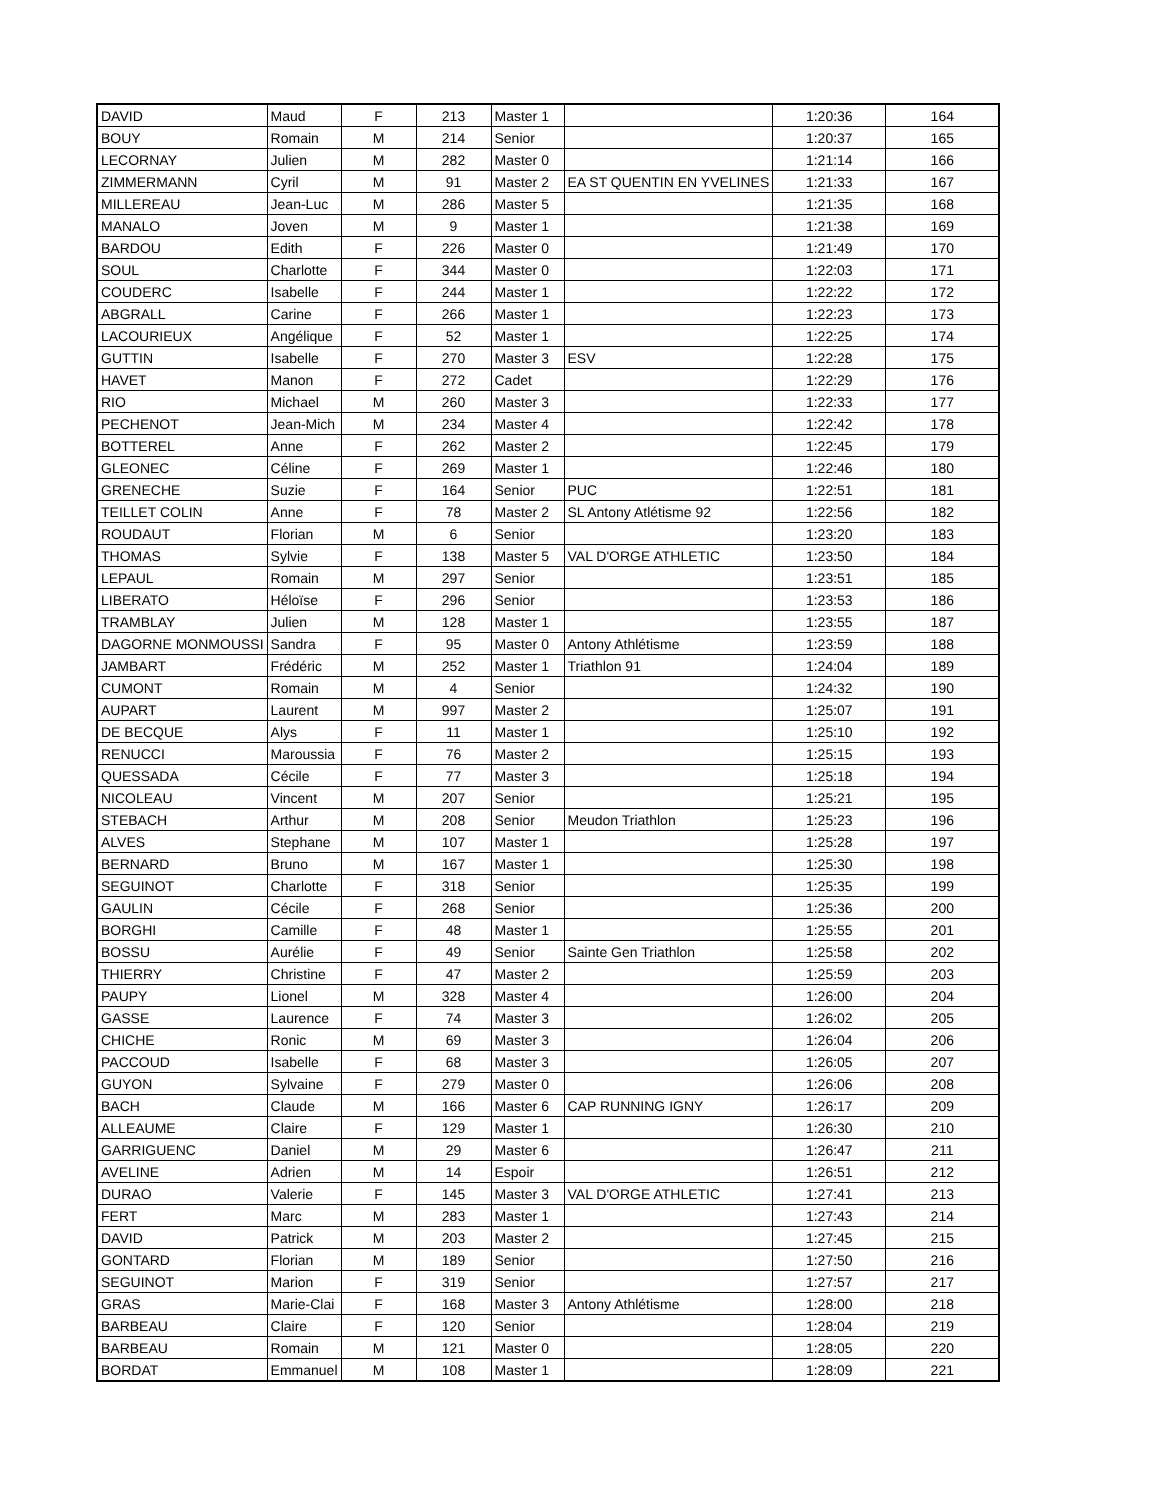| DAVID | Maud | F | 213 | Master 1 | | 1:20:36 | 164 |
| BOUY | Romain | M | 214 | Senior | | 1:20:37 | 165 |
| LECORNAY | Julien | M | 282 | Master 0 | | 1:21:14 | 166 |
| ZIMMERMANN | Cyril | M | 91 | Master 2 | EA ST QUENTIN EN YVELINES | 1:21:33 | 167 |
| MILLEREAU | Jean-Luc | M | 286 | Master 5 | | 1:21:35 | 168 |
| MANALO | Joven | M | 9 | Master 1 | | 1:21:38 | 169 |
| BARDOU | Edith | F | 226 | Master 0 | | 1:21:49 | 170 |
| SOUL | Charlotte | F | 344 | Master 0 | | 1:22:03 | 171 |
| COUDERC | Isabelle | F | 244 | Master 1 | | 1:22:22 | 172 |
| ABGRALL | Carine | F | 266 | Master 1 | | 1:22:23 | 173 |
| LACOURIEUX | Angélique | F | 52 | Master 1 | | 1:22:25 | 174 |
| GUTTIN | Isabelle | F | 270 | Master 3 | ESV | 1:22:28 | 175 |
| HAVET | Manon | F | 272 | Cadet | | 1:22:29 | 176 |
| RIO | Michael | M | 260 | Master 3 | | 1:22:33 | 177 |
| PECHENOT | Jean-Mich | M | 234 | Master 4 | | 1:22:42 | 178 |
| BOTTEREL | Anne | F | 262 | Master 2 | | 1:22:45 | 179 |
| GLEONEC | Céline | F | 269 | Master 1 | | 1:22:46 | 180 |
| GRENECHE | Suzie | F | 164 | Senior | PUC | 1:22:51 | 181 |
| TEILLET COLIN | Anne | F | 78 | Master 2 | SL Antony Atlétisme 92 | 1:22:56 | 182 |
| ROUDAUT | Florian | M | 6 | Senior | | 1:23:20 | 183 |
| THOMAS | Sylvie | F | 138 | Master 5 | VAL D'ORGE ATHLETIC | 1:23:50 | 184 |
| LEPAUL | Romain | M | 297 | Senior | | 1:23:51 | 185 |
| LIBERATO | Héloïse | F | 296 | Senior | | 1:23:53 | 186 |
| TRAMBLAY | Julien | M | 128 | Master 1 | | 1:23:55 | 187 |
| DAGORNE MONMOUSSI | Sandra | F | 95 | Master 0 | Antony Athlétisme | 1:23:59 | 188 |
| JAMBART | Frédéric | M | 252 | Master 1 | Triathlon 91 | 1:24:04 | 189 |
| CUMONT | Romain | M | 4 | Senior | | 1:24:32 | 190 |
| AUPART | Laurent | M | 997 | Master 2 | | 1:25:07 | 191 |
| DE BECQUE | Alys | F | 11 | Master 1 | | 1:25:10 | 192 |
| RENUCCI | Maroussia | F | 76 | Master 2 | | 1:25:15 | 193 |
| QUESSADA | Cécile | F | 77 | Master 3 | | 1:25:18 | 194 |
| NICOLEAU | Vincent | M | 207 | Senior | | 1:25:21 | 195 |
| STEBACH | Arthur | M | 208 | Senior | Meudon Triathlon | 1:25:23 | 196 |
| ALVES | Stephane | M | 107 | Master 1 | | 1:25:28 | 197 |
| BERNARD | Bruno | M | 167 | Master 1 | | 1:25:30 | 198 |
| SEGUINOT | Charlotte | F | 318 | Senior | | 1:25:35 | 199 |
| GAULIN | Cécile | F | 268 | Senior | | 1:25:36 | 200 |
| BORGHI | Camille | F | 48 | Master 1 | | 1:25:55 | 201 |
| BOSSU | Aurélie | F | 49 | Senior | Sainte Gen Triathlon | 1:25:58 | 202 |
| THIERRY | Christine | F | 47 | Master 2 | | 1:25:59 | 203 |
| PAUPY | Lionel | M | 328 | Master 4 | | 1:26:00 | 204 |
| GASSE | Laurence | F | 74 | Master 3 | | 1:26:02 | 205 |
| CHICHE | Ronic | M | 69 | Master 3 | | 1:26:04 | 206 |
| PACCOUD | Isabelle | F | 68 | Master 3 | | 1:26:05 | 207 |
| GUYON | Sylvaine | F | 279 | Master 0 | | 1:26:06 | 208 |
| BACH | Claude | M | 166 | Master 6 | CAP RUNNING IGNY | 1:26:17 | 209 |
| ALLEAUME | Claire | F | 129 | Master 1 | | 1:26:30 | 210 |
| GARRIGUENC | Daniel | M | 29 | Master 6 | | 1:26:47 | 211 |
| AVELINE | Adrien | M | 14 | Espoir | | 1:26:51 | 212 |
| DURAO | Valerie | F | 145 | Master 3 | VAL D'ORGE ATHLETIC | 1:27:41 | 213 |
| FERT | Marc | M | 283 | Master 1 | | 1:27:43 | 214 |
| DAVID | Patrick | M | 203 | Master 2 | | 1:27:45 | 215 |
| GONTARD | Florian | M | 189 | Senior | | 1:27:50 | 216 |
| SEGUINOT | Marion | F | 319 | Senior | | 1:27:57 | 217 |
| GRAS | Marie-Clai | F | 168 | Master 3 | Antony Athlétisme | 1:28:00 | 218 |
| BARBEAU | Claire | F | 120 | Senior | | 1:28:04 | 219 |
| BARBEAU | Romain | M | 121 | Master 0 | | 1:28:05 | 220 |
| BORDAT | Emmanuel | M | 108 | Master 1 | | 1:28:09 | 221 |